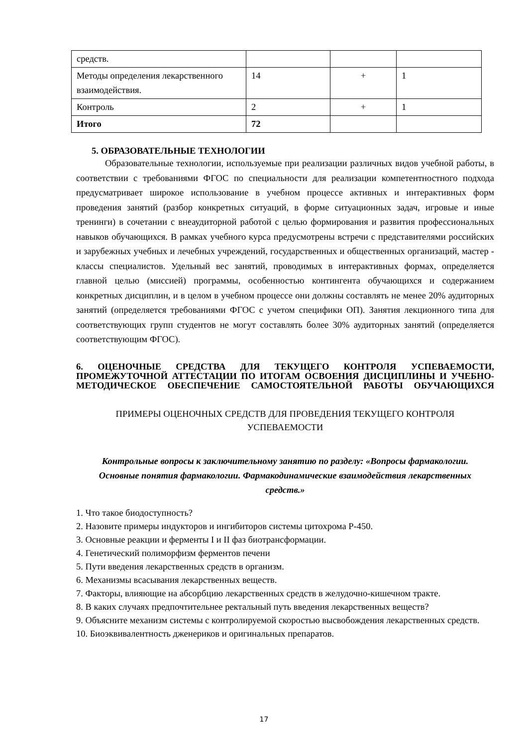| средств. | | | |
| Методы определения лекарственного взаимодействия. | 14 | + | 1 |
| Контроль | 2 | + | 1 |
| Итого | 72 | | |
5. ОБРАЗОВАТЕЛЬНЫЕ ТЕХНОЛОГИИ
Образовательные технологии, используемые при реализации различных видов учебной работы, в соответствии с требованиями ФГОС по специальности для реализации компетентностного подхода предусматривает широкое использование в учебном процессе активных и интерактивных форм проведения занятий (разбор конкретных ситуаций, в форме ситуационных задач, игровые и иные тренинги) в сочетании с внеаудиторной работой с целью формирования и развития профессиональных навыков обучающихся. В рамках учебного курса предусмотрены встречи с представителями российских и зарубежных учебных и лечебных учреждений, государственных и общественных организаций, мастер - классы специалистов. Удельный вес занятий, проводимых в интерактивных формах, определяется главной целью (миссией) программы, особенностью контингента обучающихся и содержанием конкретных дисциплин, и в целом в учебном процессе они должны составлять не менее 20% аудиторных занятий (определяется требованиями ФГОС с учетом специфики ОП). Занятия лекционного типа для соответствующих групп студентов не могут составлять более 30% аудиторных занятий (определяется соответствующим ФГОС).
6. ОЦЕНОЧНЫЕ СРЕДСТВА ДЛЯ ТЕКУЩЕГО КОНТРОЛЯ УСПЕВАЕМОСТИ, ПРОМЕЖУТОЧНОЙ АТТЕСТАЦИИ ПО ИТОГАМ ОСВОЕНИЯ ДИСЦИПЛИНЫ И УЧЕБНО-МЕТОДИЧЕСКОЕ ОБЕСПЕЧЕНИЕ САМОСТОЯТЕЛЬНОЙ РАБОТЫ ОБУЧАЮЩИХСЯ
ПРИМЕРЫ ОЦЕНОЧНЫХ СРЕДСТВ ДЛЯ ПРОВЕДЕНИЯ ТЕКУЩЕГО КОНТРОЛЯ
УСПЕВАЕМОСТИ
Контрольные вопросы к заключительному занятию по разделу: «Вопросы фармакологии. Основные понятия фармакологии. Фармакодинамические взаимодействия лекарственных средств.»
1. Что такое биодоступность?
2. Назовите примеры индукторов и ингибиторов системы цитохрома Р-450.
3. Основные реакции и ферменты I и II фаз биотрансформации.
4. Генетический полиморфизм ферментов печени
5. Пути введения лекарственных средств в организм.
6. Механизмы всасывания лекарственных веществ.
7. Факторы, влияющие на абсорбцию лекарственных средств в желудочно-кишечном тракте.
8. В каких случаях предпочтительнее ректальный путь введения лекарственных веществ?
9. Объясните механизм системы с контролируемой скоростью высвобождения лекарственных средств.
10. Биоэквивалентность дженериков и оригинальных препаратов.
17